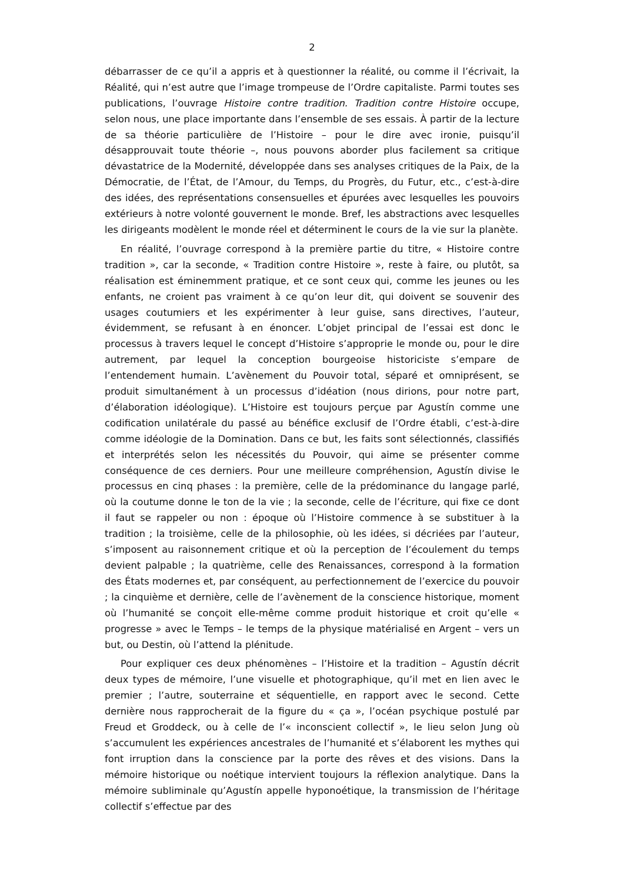2
débarrasser de ce qu’il a appris et à questionner la réalité, ou comme il l’écrivait, la Réalité, qui n’est autre que l’image trompeuse de l’Ordre capitaliste. Parmi toutes ses publications, l’ouvrage Histoire contre tradition. Tradition contre Histoire occupe, selon nous, une place importante dans l’ensemble de ses essais. À partir de la lecture de sa théorie particulière de l’Histoire – pour le dire avec ironie, puisqu’il désapprouvait toute théorie –, nous pouvons aborder plus facilement sa critique dévastatrice de la Modernité, développée dans ses analyses critiques de la Paix, de la Démocratie, de l’État, de l’Amour, du Temps, du Progrès, du Futur, etc., c’est-à-dire des idées, des représentations consensuelles et épurées avec lesquelles les pouvoirs extérieurs à notre volonté gouvernent le monde. Bref, les abstractions avec lesquelles les dirigeants modèlent le monde réel et déterminent le cours de la vie sur la planète.
En réalité, l’ouvrage correspond à la première partie du titre, « Histoire contre tradition », car la seconde, « Tradition contre Histoire », reste à faire, ou plutôt, sa réalisation est éminemment pratique, et ce sont ceux qui, comme les jeunes ou les enfants, ne croient pas vraiment à ce qu’on leur dit, qui doivent se souvenir des usages coutumiers et les expérimenter à leur guise, sans directives, l’auteur, évidemment, se refusant à en énoncer. L’objet principal de l’essai est donc le processus à travers lequel le concept d’Histoire s’approprie le monde ou, pour le dire autrement, par lequel la conception bourgeoise historiciste s’empare de l’entendement humain. L’avènement du Pouvoir total, séparé et omniprésent, se produit simultanément à un processus d’idéation (nous dirions, pour notre part, d’élaboration idéologique). L’Histoire est toujours perçue par Agustín comme une codification unilatérale du passé au bénéfice exclusif de l’Ordre établi, c’est-à-dire comme idéologie de la Domination. Dans ce but, les faits sont sélectionnés, classifiés et interprétés selon les nécessités du Pouvoir, qui aime se présenter comme conséquence de ces derniers. Pour une meilleure compréhension, Agustín divise le processus en cinq phases : la première, celle de la prédominance du langage parlé, où la coutume donne le ton de la vie ; la seconde, celle de l’écriture, qui fixe ce dont il faut se rappeler ou non : époque où l’Histoire commence à se substituer à la tradition ; la troisième, celle de la philosophie, où les idées, si décriées par l’auteur, s’imposent au raisonnement critique et où la perception de l’écoulement du temps devient palpable ; la quatrième, celle des Renaissances, correspond à la formation des États modernes et, par conséquent, au perfectionnement de l’exercice du pouvoir ; la cinquième et dernière, celle de l’avènement de la conscience historique, moment où l’humanité se conçoit elle-même comme produit historique et croit qu’elle « progresse » avec le Temps – le temps de la physique matérialisé en Argent – vers un but, ou Destin, où l’attend la plénitude.
Pour expliquer ces deux phénomènes – l’Histoire et la tradition – Agustín décrit deux types de mémoire, l’une visuelle et photographique, qu’il met en lien avec le premier ; l’autre, souterraine et séquentielle, en rapport avec le second. Cette dernière nous rapprocherait de la figure du « ça », l’océan psychique postulé par Freud et Groddeck, ou à celle de l’« inconscient collectif », le lieu selon Jung où s’accumulent les expériences ancestrales de l’humanité et s’élaborent les mythes qui font irruption dans la conscience par la porte des rêves et des visions. Dans la mémoire historique ou noétique intervient toujours la réflexion analytique. Dans la mémoire subliminale qu’Agustín appelle hyponoétique, la transmission de l’héritage collectif s’effectue par des